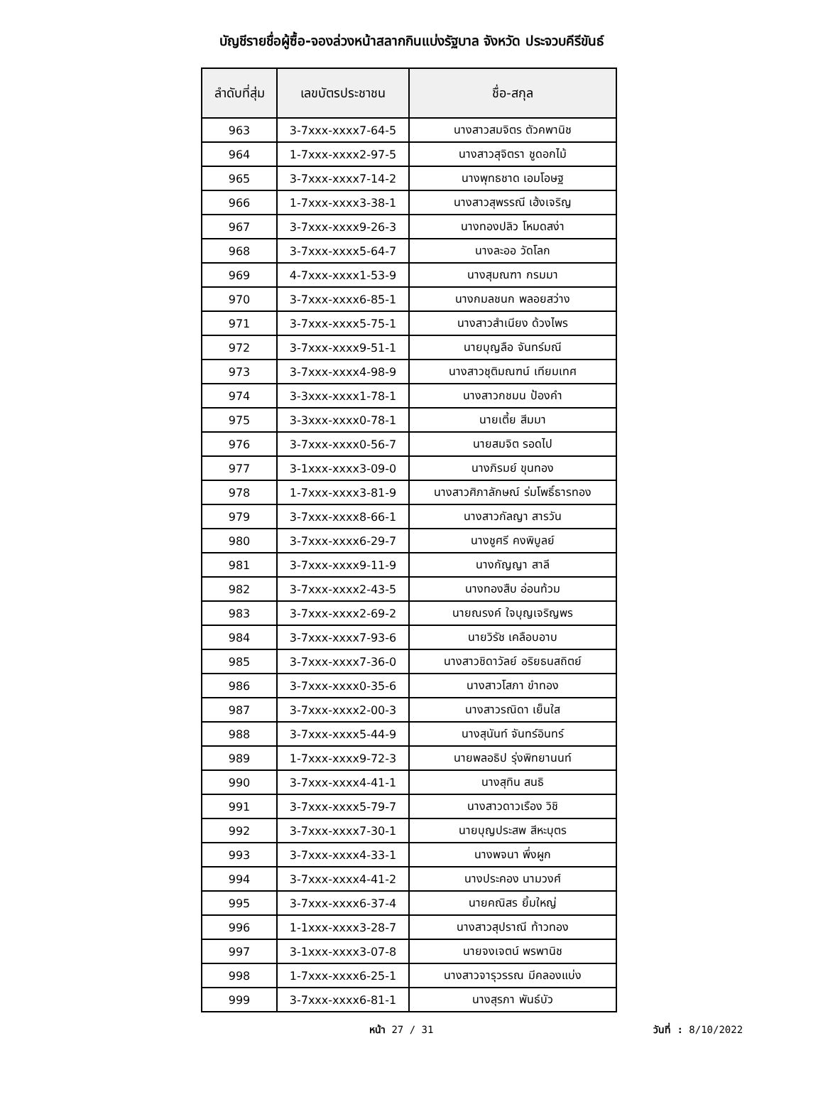บัญชีรายชื่อผู้ซื้อ-จองล่วงหน้าสลากกินแบ่งรัฐบาล จังหวัด ประจวบคีรีขันธ์
| ลำดับที่สุ่ม | เลขบัตรประชาชน | ชื่อ-สกุล |
| --- | --- | --- |
| 963 | 3-7xxx-xxxx7-64-5 | นางสาวสมจิตร ตัวคพานิช |
| 964 | 1-7xxx-xxxx2-97-5 | นางสาวสุจิตรา ชูดอกไม้ |
| 965 | 3-7xxx-xxxx7-14-2 | นางพุทธชาด เอมโอษฐ |
| 966 | 1-7xxx-xxxx3-38-1 | นางสาวสุพรรณี เฮ้งเจริญ |
| 967 | 3-7xxx-xxxx9-26-3 | นางทองปลิว โหมดสง่า |
| 968 | 3-7xxx-xxxx5-64-7 | นางละออ วัดโลก |
| 969 | 4-7xxx-xxxx1-53-9 | นางสุมณฑา กรมมา |
| 970 | 3-7xxx-xxxx6-85-1 | นางกมลชนก พลอยสว่าง |
| 971 | 3-7xxx-xxxx5-75-1 | นางสาวสำเนียง ด้วงไพร |
| 972 | 3-7xxx-xxxx9-51-1 | นายบุญลือ จันทร์มณี |
| 973 | 3-7xxx-xxxx4-98-9 | นางสาวชุติมณฑน์ เทียมเทศ |
| 974 | 3-3xxx-xxxx1-78-1 | นางสาวกชมน ป้องคำ |
| 975 | 3-3xxx-xxxx0-78-1 | นายเตี้ย สีมมา |
| 976 | 3-7xxx-xxxx0-56-7 | นายสมจิต รอดไป |
| 977 | 3-1xxx-xxxx3-09-0 | นางภิรมย์ ขุนทอง |
| 978 | 1-7xxx-xxxx3-81-9 | นางสาวศิภาลักษณ์ ร่มโพธิ์ธารทอง |
| 979 | 3-7xxx-xxxx8-66-1 | นางสาวกัลญา สารวัน |
| 980 | 3-7xxx-xxxx6-29-7 | นางชูศรี คงพิบูลย์ |
| 981 | 3-7xxx-xxxx9-11-9 | นางกัญญา สาลี |
| 982 | 3-7xxx-xxxx2-43-5 | นางทองสืบ อ่อนท้วม |
| 983 | 3-7xxx-xxxx2-69-2 | นายณรงค์ ใจบุญเจริญพร |
| 984 | 3-7xxx-xxxx7-93-6 | นายวิรัช เคลือบอาบ |
| 985 | 3-7xxx-xxxx7-36-0 | นางสาวชิดาวัลย์ อริยธนสถิตย์ |
| 986 | 3-7xxx-xxxx0-35-6 | นางสาวโสภา ขำทอง |
| 987 | 3-7xxx-xxxx2-00-3 | นางสาวรณิดา เย็นใส |
| 988 | 3-7xxx-xxxx5-44-9 | นางสุนันท์ จันทร์อินทร์ |
| 989 | 1-7xxx-xxxx9-72-3 | นายพลอธิป รุ่งพิทยานนท์ |
| 990 | 3-7xxx-xxxx4-41-1 | นางสุทิน สนธิ |
| 991 | 3-7xxx-xxxx5-79-7 | นางสาวดาวเรือง วิชิ |
| 992 | 3-7xxx-xxxx7-30-1 | นายบุญประสพ สีหะบุตร |
| 993 | 3-7xxx-xxxx4-33-1 | นางพจนา พึ่งผูก |
| 994 | 3-7xxx-xxxx4-41-2 | นางประคอง นามวงศ์ |
| 995 | 3-7xxx-xxxx6-37-4 | นายคณิสร ยิ้มใหญ่ |
| 996 | 1-1xxx-xxxx3-28-7 | นางสาวสุปราณี ท้าวทอง |
| 997 | 3-1xxx-xxxx3-07-8 | นายจงเจตน์ พรพานิช |
| 998 | 1-7xxx-xxxx6-25-1 | นางสาวจารุวรรณ มีคลองแบ่ง |
| 999 | 3-7xxx-xxxx6-81-1 | นางสุรภา พันธ์บัว |
หน้า 27 / 31 วันที่ : 8/10/2022